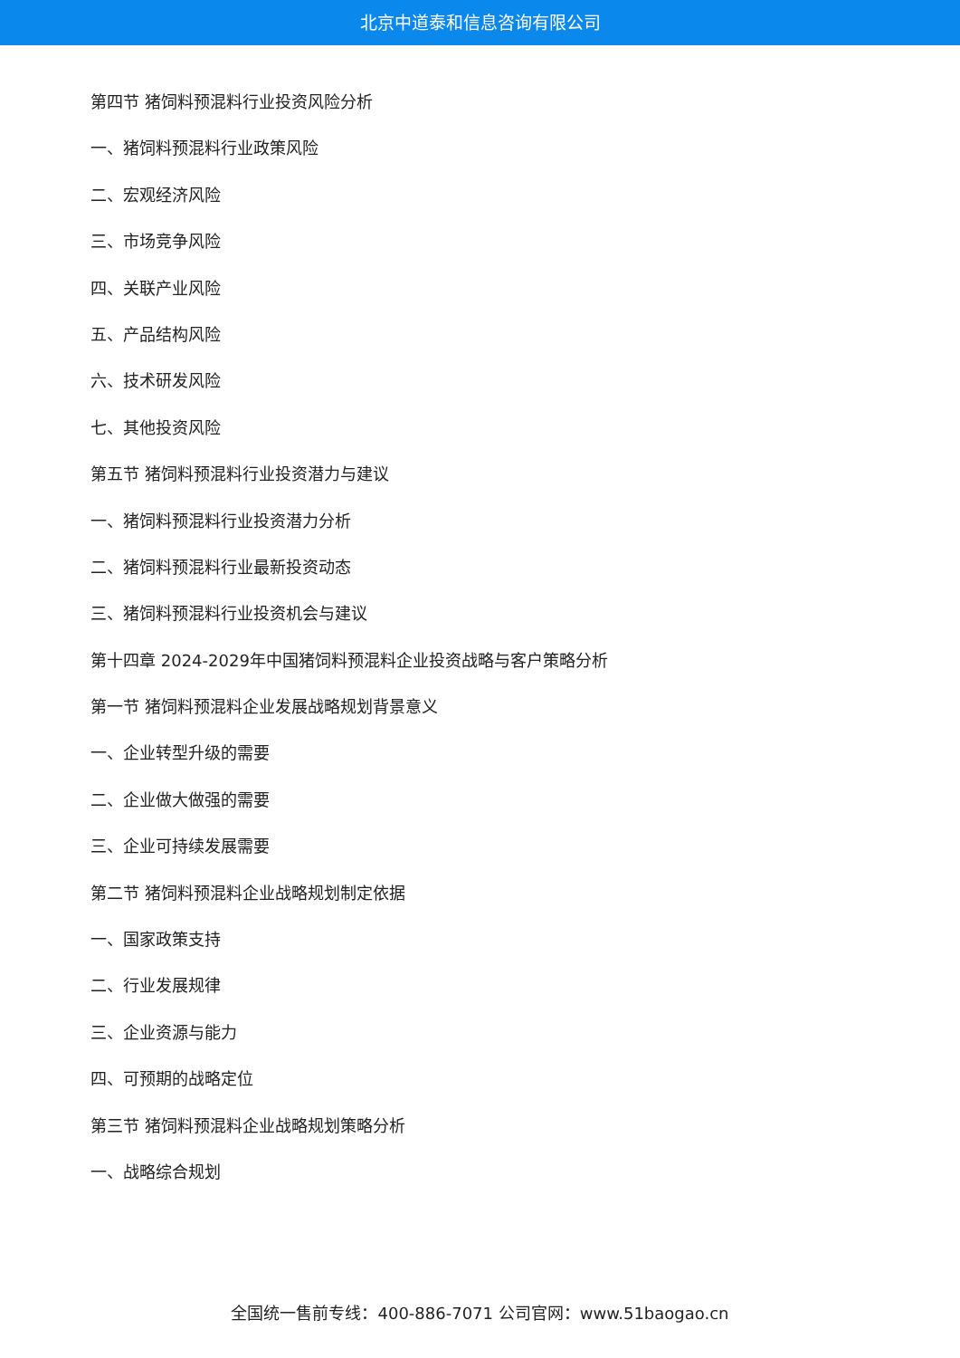北京中道泰和信息咨询有限公司
第四节 猪饲料预混料行业投资风险分析
一、猪饲料预混料行业政策风险
二、宏观经济风险
三、市场竞争风险
四、关联产业风险
五、产品结构风险
六、技术研发风险
七、其他投资风险
第五节 猪饲料预混料行业投资潜力与建议
一、猪饲料预混料行业投资潜力分析
二、猪饲料预混料行业最新投资动态
三、猪饲料预混料行业投资机会与建议
第十四章 2024-2029年中国猪饲料预混料企业投资战略与客户策略分析
第一节 猪饲料预混料企业发展战略规划背景意义
一、企业转型升级的需要
二、企业做大做强的需要
三、企业可持续发展需要
第二节 猪饲料预混料企业战略规划制定依据
一、国家政策支持
二、行业发展规律
三、企业资源与能力
四、可预期的战略定位
第三节 猪饲料预混料企业战略规划策略分析
一、战略综合规划
全国统一售前专线：400-886-7071 公司官网：www.51baogao.cn